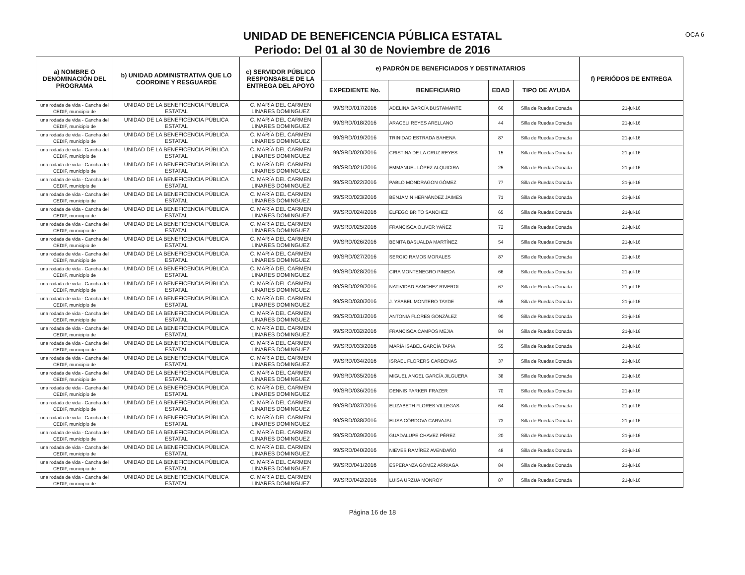UNIDAD DE BENEFICENCIA PÚBLICA ESTATAL
Periodo: Del 01 al 30 de Noviembre de 2016
OCA 6
| a) NOMBRE O DENOMINACIÓN DEL PROGRAMA | b) UNIDAD ADMINISTRATIVA QUE LO COORDINE Y RESGUARDE | c) SERVIDOR PÚBLICO RESPONSABLE DE LA ENTREGA DEL APOYO | e) PADRÓN DE BENEFICIADOS Y DESTINATARIOS | | | | f) PERIÓDOS DE ENTREGA |
| --- | --- | --- | --- | --- | --- | --- | --- |
| | | | EXPEDIENTE No. | BENEFICIARIO | EDAD | TIPO DE AYUDA | |
| una rodada de vida - Cancha del CEDIF, municipio de | UNIDAD DE LA BENEFICENCIA PÚBLICA ESTATAL | C. MARÍA DEL CARMEN LINARES DOMINGUEZ | 99/SRD/017/2016 | ADELINA GARCÍA BUSTAMANTE | 66 | Silla de Ruedas Donada | 21-jul-16 |
| una rodada de vida - Cancha del CEDIF, municipio de | UNIDAD DE LA BENEFICENCIA PÚBLICA ESTATAL | C. MARÍA DEL CARMEN LINARES DOMINGUEZ | 99/SRD/018/2016 | ARACELI REYES ARELLANO | 44 | Silla de Ruedas Donada | 21-jul-16 |
| una rodada de vida - Cancha del CEDIF, municipio de | UNIDAD DE LA BENEFICENCIA PÚBLICA ESTATAL | C. MARÍA DEL CARMEN LINARES DOMINGUEZ | 99/SRD/019/2016 | TRINIDAD ESTRADA BAHENA | 87 | Silla de Ruedas Donada | 21-jul-16 |
| una rodada de vida - Cancha del CEDIF, municipio de | UNIDAD DE LA BENEFICENCIA PÚBLICA ESTATAL | C. MARÍA DEL CARMEN LINARES DOMINGUEZ | 99/SRD/020/2016 | CRISTINA DE LA CRUZ REYES | 15 | Silla de Ruedas Donada | 21-jul-16 |
| una rodada de vida - Cancha del CEDIF, municipio de | UNIDAD DE LA BENEFICENCIA PÚBLICA ESTATAL | C. MARÍA DEL CARMEN LINARES DOMINGUEZ | 99/SRD/021/2016 | EMMANUEL LÓPEZ ALQUICIRA | 25 | Silla de Ruedas Donada | 21-jul-16 |
| una rodada de vida - Cancha del CEDIF, municipio de | UNIDAD DE LA BENEFICENCIA PÚBLICA ESTATAL | C. MARÍA DEL CARMEN LINARES DOMINGUEZ | 99/SRD/022/2016 | PABLO MONDRAGON GÓMEZ | 77 | Silla de Ruedas Donada | 21-jul-16 |
| una rodada de vida - Cancha del CEDIF, municipio de | UNIDAD DE LA BENEFICENCIA PÚBLICA ESTATAL | C. MARÍA DEL CARMEN LINARES DOMINGUEZ | 99/SRD/023/2016 | BENJAMIN HERNÁNDEZ JAIMES | 71 | Silla de Ruedas Donada | 21-jul-16 |
| una rodada de vida - Cancha del CEDIF, municipio de | UNIDAD DE LA BENEFICENCIA PÚBLICA ESTATAL | C. MARÍA DEL CARMEN LINARES DOMINGUEZ | 99/SRD/024/2016 | ELFEGO BRITO SANCHEZ | 65 | Silla de Ruedas Donada | 21-jul-16 |
| una rodada de vida - Cancha del CEDIF, municipio de | UNIDAD DE LA BENEFICENCIA PÚBLICA ESTATAL | C. MARÍA DEL CARMEN LINARES DOMINGUEZ | 99/SRD/025/2016 | FRANCISCA OLIVER YAÑEZ | 72 | Silla de Ruedas Donada | 21-jul-16 |
| una rodada de vida - Cancha del CEDIF, municipio de | UNIDAD DE LA BENEFICENCIA PÚBLICA ESTATAL | C. MARÍA DEL CARMEN LINARES DOMINGUEZ | 99/SRD/026/2016 | BENITA BASUALDA MARTÍNEZ | 54 | Silla de Ruedas Donada | 21-jul-16 |
| una rodada de vida - Cancha del CEDIF, municipio de | UNIDAD DE LA BENEFICENCIA PÚBLICA ESTATAL | C. MARÍA DEL CARMEN LINARES DOMINGUEZ | 99/SRD/027/2016 | SERGIO RAMOS MORALES | 87 | Silla de Ruedas Donada | 21-jul-16 |
| una rodada de vida - Cancha del CEDIF, municipio de | UNIDAD DE LA BENEFICENCIA PÚBLICA ESTATAL | C. MARÍA DEL CARMEN LINARES DOMINGUEZ | 99/SRD/028/2016 | CIRA MONTENEGRO PINEDA | 66 | Silla de Ruedas Donada | 21-jul-16 |
| una rodada de vida - Cancha del CEDIF, municipio de | UNIDAD DE LA BENEFICENCIA PÚBLICA ESTATAL | C. MARÍA DEL CARMEN LINARES DOMINGUEZ | 99/SRD/029/2016 | NATIVIDAD SANCHEZ RIVEROL | 67 | Silla de Ruedas Donada | 21-jul-16 |
| una rodada de vida - Cancha del CEDIF, municipio de | UNIDAD DE LA BENEFICENCIA PÚBLICA ESTATAL | C. MARÍA DEL CARMEN LINARES DOMINGUEZ | 99/SRD/030/2016 | J. YSABEL MONTERO TAYDE | 65 | Silla de Ruedas Donada | 21-jul-16 |
| una rodada de vida - Cancha del CEDIF, municipio de | UNIDAD DE LA BENEFICENCIA PÚBLICA ESTATAL | C. MARÍA DEL CARMEN LINARES DOMINGUEZ | 99/SRD/031/2016 | ANTONIA FLORES GONZÁLEZ | 90 | Silla de Ruedas Donada | 21-jul-16 |
| una rodada de vida - Cancha del CEDIF, municipio de | UNIDAD DE LA BENEFICENCIA PÚBLICA ESTATAL | C. MARÍA DEL CARMEN LINARES DOMINGUEZ | 99/SRD/032/2016 | FRANCISCA CAMPOS MEJIA | 84 | Silla de Ruedas Donada | 21-jul-16 |
| una rodada de vida - Cancha del CEDIF, municipio de | UNIDAD DE LA BENEFICENCIA PÚBLICA ESTATAL | C. MARÍA DEL CARMEN LINARES DOMINGUEZ | 99/SRD/033/2016 | MARÍA ISABEL GARCÍA TAPIA | 55 | Silla de Ruedas Donada | 21-jul-16 |
| una rodada de vida - Cancha del CEDIF, municipio de | UNIDAD DE LA BENEFICENCIA PÚBLICA ESTATAL | C. MARÍA DEL CARMEN LINARES DOMINGUEZ | 99/SRD/034/2016 | ISRAEL FLORERS CARDENAS | 37 | Silla de Ruedas Donada | 21-jul-16 |
| una rodada de vida - Cancha del CEDIF, municipio de | UNIDAD DE LA BENEFICENCIA PÚBLICA ESTATAL | C. MARÍA DEL CARMEN LINARES DOMINGUEZ | 99/SRD/035/2016 | MIGUEL ANGEL GARCÍA JILGUERA | 38 | Silla de Ruedas Donada | 21-jul-16 |
| una rodada de vida - Cancha del CEDIF, municipio de | UNIDAD DE LA BENEFICENCIA PÚBLICA ESTATAL | C. MARÍA DEL CARMEN LINARES DOMINGUEZ | 99/SRD/036/2016 | DENNIS PARKER FRAZER | 70 | Silla de Ruedas Donada | 21-jul-16 |
| una rodada de vida - Cancha del CEDIF, municipio de | UNIDAD DE LA BENEFICENCIA PÚBLICA ESTATAL | C. MARÍA DEL CARMEN LINARES DOMINGUEZ | 99/SRD/037/2016 | ELIZABETH FLORES VILLEGAS | 64 | Silla de Ruedas Donada | 21-jul-16 |
| una rodada de vida - Cancha del CEDIF, municipio de | UNIDAD DE LA BENEFICENCIA PÚBLICA ESTATAL | C. MARÍA DEL CARMEN LINARES DOMINGUEZ | 99/SRD/038/2016 | ELISA CÓRDOVA CARVAJAL | 73 | Silla de Ruedas Donada | 21-jul-16 |
| una rodada de vida - Cancha del CEDIF, municipio de | UNIDAD DE LA BENEFICENCIA PÚBLICA ESTATAL | C. MARÍA DEL CARMEN LINARES DOMINGUEZ | 99/SRD/039/2016 | GUADALUPE CHAVEZ PÉREZ | 20 | Silla de Ruedas Donada | 21-jul-16 |
| una rodada de vida - Cancha del CEDIF, municipio de | UNIDAD DE LA BENEFICENCIA PÚBLICA ESTATAL | C. MARÍA DEL CARMEN LINARES DOMINGUEZ | 99/SRD/040/2016 | NIEVES RAMÍREZ AVENDAÑO | 48 | Silla de Ruedas Donada | 21-jul-16 |
| una rodada de vida - Cancha del CEDIF, municipio de | UNIDAD DE LA BENEFICENCIA PÚBLICA ESTATAL | C. MARÍA DEL CARMEN LINARES DOMINGUEZ | 99/SRD/041/2016 | ESPERANZA GÓMEZ ARRIAGA | 84 | Silla de Ruedas Donada | 21-jul-16 |
| una rodada de vida - Cancha del CEDIF, municipio de | UNIDAD DE LA BENEFICENCIA PÚBLICA ESTATAL | C. MARÍA DEL CARMEN LINARES DOMINGUEZ | 99/SRD/042/2016 | LUISA URZUA MONROY | 87 | Silla de Ruedas Donada | 21-jul-16 |
Página 16 de 18